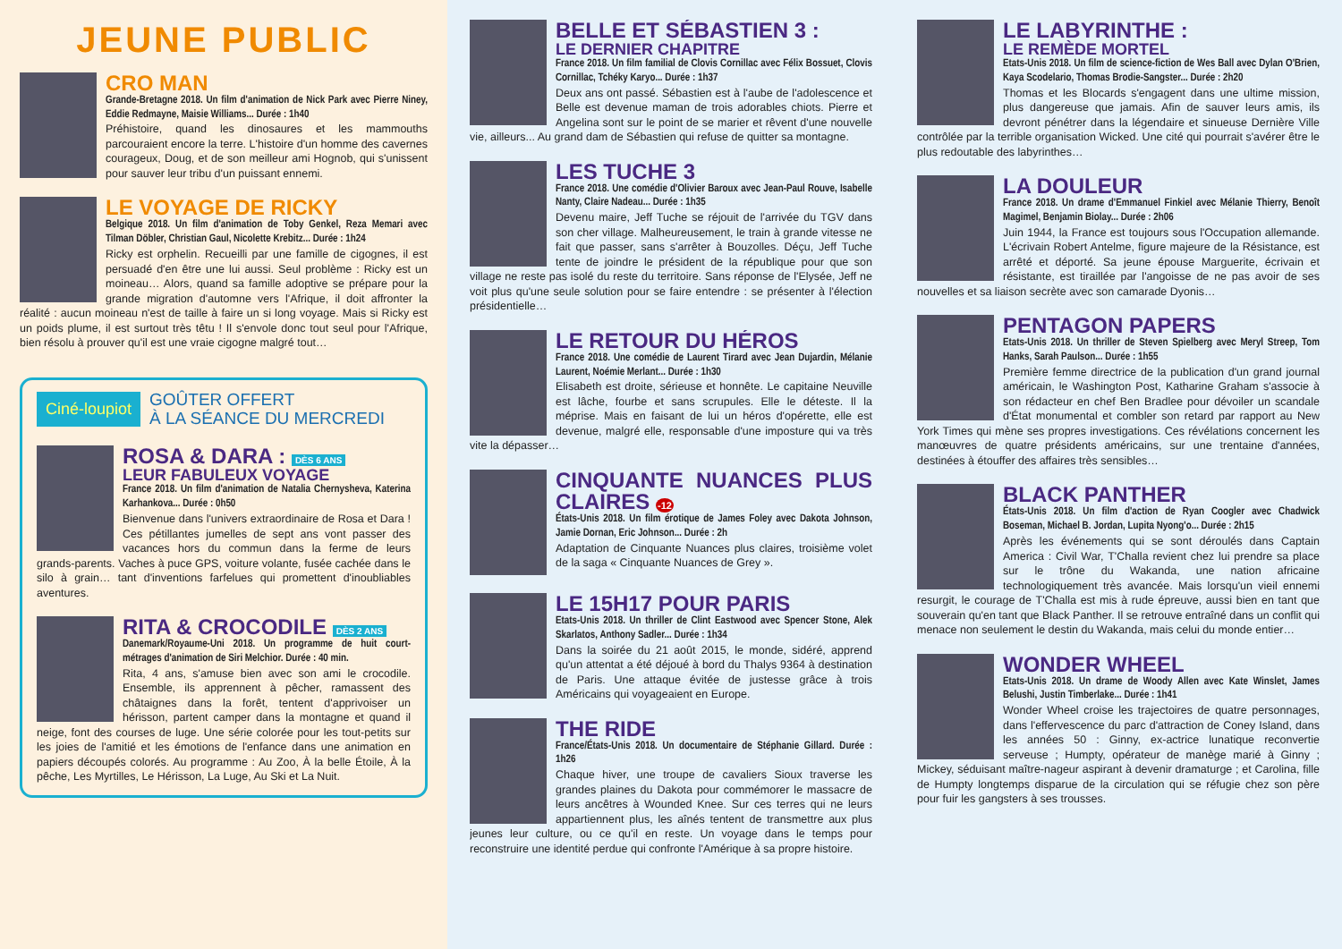JEUNE PUBLIC
CRO MAN
Grande-Bretagne 2018. Un film d'animation de Nick Park avec Pierre Niney, Eddie Redmayne, Maisie Williams... Durée : 1h40
Préhistoire, quand les dinosaures et les mammouths parcouraient encore la terre. L'histoire d'un homme des cavernes courageux, Doug, et de son meilleur ami Hognob, qui s'unissent pour sauver leur tribu d'un puissant ennemi.
LE VOYAGE DE RICKY
Belgique 2018. Un film d'animation de Toby Genkel, Reza Memari avec Tilman Döbler, Christian Gaul, Nicolette Krebitz... Durée : 1h24
Ricky est orphelin. Recueilli par une famille de cigognes, il est persuadé d'en être une lui aussi. Seul problème : Ricky est un moineau… Alors, quand sa famille adoptive se prépare pour la grande migration d'automne vers l'Afrique, il doit affronter la réalité : aucun moineau n'est de taille à faire un si long voyage. Mais si Ricky est un poids plume, il est surtout très têtu ! Il s'envole donc tout seul pour l'Afrique, bien résolu à prouver qu'il est une vraie cigogne malgré tout…
Ciné-loupiot GOÛTER OFFERT
À LA SÉANCE DU MERCREDI
ROSA & DARA : DÈS 6 ANS
LEUR FABULEUX VOYAGE
France 2018. Un film d'animation de Natalia Chernysheva, Katerina Karhankova... Durée : 0h50
Bienvenue dans l'univers extraordinaire de Rosa et Dara ! Ces pétillantes jumelles de sept ans vont passer des vacances hors du commun dans la ferme de leurs grands-parents. Vaches à puce GPS, voiture volante, fusée cachée dans le silo à grain… tant d'inventions farfelues qui promettent d'inoubliables aventures.
RITA & CROCODILE DÈS 2 ANS
Danemark/Royaume-Uni 2018. Un programme de huit court-métrages d'animation de Siri Melchior. Durée : 40 min.
Rita, 4 ans, s'amuse bien avec son ami le crocodile. Ensemble, ils apprennent à pêcher, ramassent des châtaignes dans la forêt, tentent d'apprivoiser un hérisson, partent camper dans la montagne et quand il neige, font des courses de luge. Une série colorée pour les tout-petits sur les joies de l'amitié et les émotions de l'enfance dans une animation en papiers découpés colorés. Au programme : Au Zoo, À la belle Étoile, À la pêche, Les Myrtilles, Le Hérisson, La Luge, Au Ski et La Nuit.
BELLE ET SÉBASTIEN 3 :
LE DERNIER CHAPITRE
France 2018. Un film familial de Clovis Cornillac avec Félix Bossuet, Clovis Cornillac, Tchéky Karyo... Durée : 1h37
Deux ans ont passé. Sébastien est à l'aube de l'adolescence et Belle est devenue maman de trois adorables chiots. Pierre et Angelina sont sur le point de se marier et rêvent d'une nouvelle vie, ailleurs... Au grand dam de Sébastien qui refuse de quitter sa montagne.
LES TUCHE 3
France 2018. Une comédie d'Olivier Baroux avec Jean-Paul Rouve, Isabelle Nanty, Claire Nadeau... Durée : 1h35
Devenu maire, Jeff Tuche se réjouit de l'arrivée du TGV dans son cher village. Malheureusement, le train à grande vitesse ne fait que passer, sans s'arrêter à Bouzolles. Déçu, Jeff Tuche tente de joindre le président de la république pour que son village ne reste pas isolé du reste du territoire. Sans réponse de l'Elysée, Jeff ne voit plus qu'une seule solution pour se faire entendre : se présenter à l'élection présidentielle…
LE RETOUR DU HÉROS
France 2018. Une comédie de Laurent Tirard avec Jean Dujardin, Mélanie Laurent, Noémie Merlant... Durée : 1h30
Elisabeth est droite, sérieuse et honnête. Le capitaine Neuville est lâche, fourbe et sans scrupules. Elle le déteste. Il la méprise. Mais en faisant de lui un héros d'opérette, elle est devenue, malgré elle, responsable d'une imposture qui va très vite la dépasser…
CINQUANTE NUANCES PLUS CLAIRES -12
États-Unis 2018. Un film érotique de James Foley avec Dakota Johnson, Jamie Dornan, Eric Johnson... Durée : 2h
Adaptation de Cinquante Nuances plus claires, troisième volet de la saga « Cinquante Nuances de Grey ».
LE 15H17 POUR PARIS
Etats-Unis 2018. Un thriller de Clint Eastwood avec Spencer Stone, Alek Skarlatos, Anthony Sadler... Durée : 1h34
Dans la soirée du 21 août 2015, le monde, sidéré, apprend qu'un attentat a été déjoué à bord du Thalys 9364 à destination de Paris. Une attaque évitée de justesse grâce à trois Américains qui voyageaient en Europe.
THE RIDE
France/États-Unis 2018. Un documentaire de Stéphanie Gillard. Durée : 1h26
Chaque hiver, une troupe de cavaliers Sioux traverse les grandes plaines du Dakota pour commémorer le massacre de leurs ancêtres à Wounded Knee. Sur ces terres qui ne leurs appartiennent plus, les aînés tentent de transmettre aux plus jeunes leur culture, ou ce qu'il en reste. Un voyage dans le temps pour reconstruire une identité perdue qui confronte l'Amérique à sa propre histoire.
LE LABYRINTHE :
LE REMÈDE MORTEL
Etats-Unis 2018. Un film de science-fiction de Wes Ball avec Dylan O'Brien, Kaya Scodelario, Thomas Brodie-Sangster... Durée : 2h20
Thomas et les Blocards s'engagent dans une ultime mission, plus dangereuse que jamais. Afin de sauver leurs amis, ils devront pénétrer dans la légendaire et sinueuse Dernière Ville contrôlée par la terrible organisation Wicked. Une cité qui pourrait s'avérer être le plus redoutable des labyrinthes…
LA DOULEUR
France 2018. Un drame d'Emmanuel Finkiel avec Mélanie Thierry, Benoît Magimel, Benjamin Biolay... Durée : 2h06
Juin 1944, la France est toujours sous l'Occupation allemande. L'écrivain Robert Antelme, figure majeure de la Résistance, est arrêté et déporté. Sa jeune épouse Marguerite, écrivain et résistante, est tiraillée par l'angoisse de ne pas avoir de ses nouvelles et sa liaison secrète avec son camarade Dyonis…
PENTAGON PAPERS
Etats-Unis 2018. Un thriller de Steven Spielberg avec Meryl Streep, Tom Hanks, Sarah Paulson... Durée : 1h55
Première femme directrice de la publication d'un grand journal américain, le Washington Post, Katharine Graham s'associe à son rédacteur en chef Ben Bradlee pour dévoiler un scandale d'État monumental et combler son retard par rapport au New York Times qui mène ses propres investigations. Ces révélations concernent les manœuvres de quatre présidents américains, sur une trentaine d'années, destinées à étouffer des affaires très sensibles…
BLACK PANTHER
États-Unis 2018. Un film d'action de Ryan Coogler avec Chadwick Boseman, Michael B. Jordan, Lupita Nyong'o... Durée : 2h15
Après les événements qui se sont déroulés dans Captain America : Civil War, T'Challa revient chez lui prendre sa place sur le trône du Wakanda, une nation africaine technologiquement très avancée. Mais lorsqu'un vieil ennemi resurgit, le courage de T'Challa est mis à rude épreuve, aussi bien en tant que souverain qu'en tant que Black Panther. Il se retrouve entraîné dans un conflit qui menace non seulement le destin du Wakanda, mais celui du monde entier…
WONDER WHEEL
Etats-Unis 2018. Un drame de Woody Allen avec Kate Winslet, James Belushi, Justin Timberlake... Durée : 1h41
Wonder Wheel croise les trajectoires de quatre personnages, dans l'effervescence du parc d'attraction de Coney Island, dans les années 50 : Ginny, ex-actrice lunatique reconvertie serveuse ; Humpty, opérateur de manège marié à Ginny ; Mickey, séduisant maître-nageur aspirant à devenir dramaturge ; et Carolina, fille de Humpty longtemps disparue de la circulation qui se réfugie chez son père pour fuir les gangsters à ses trousses.